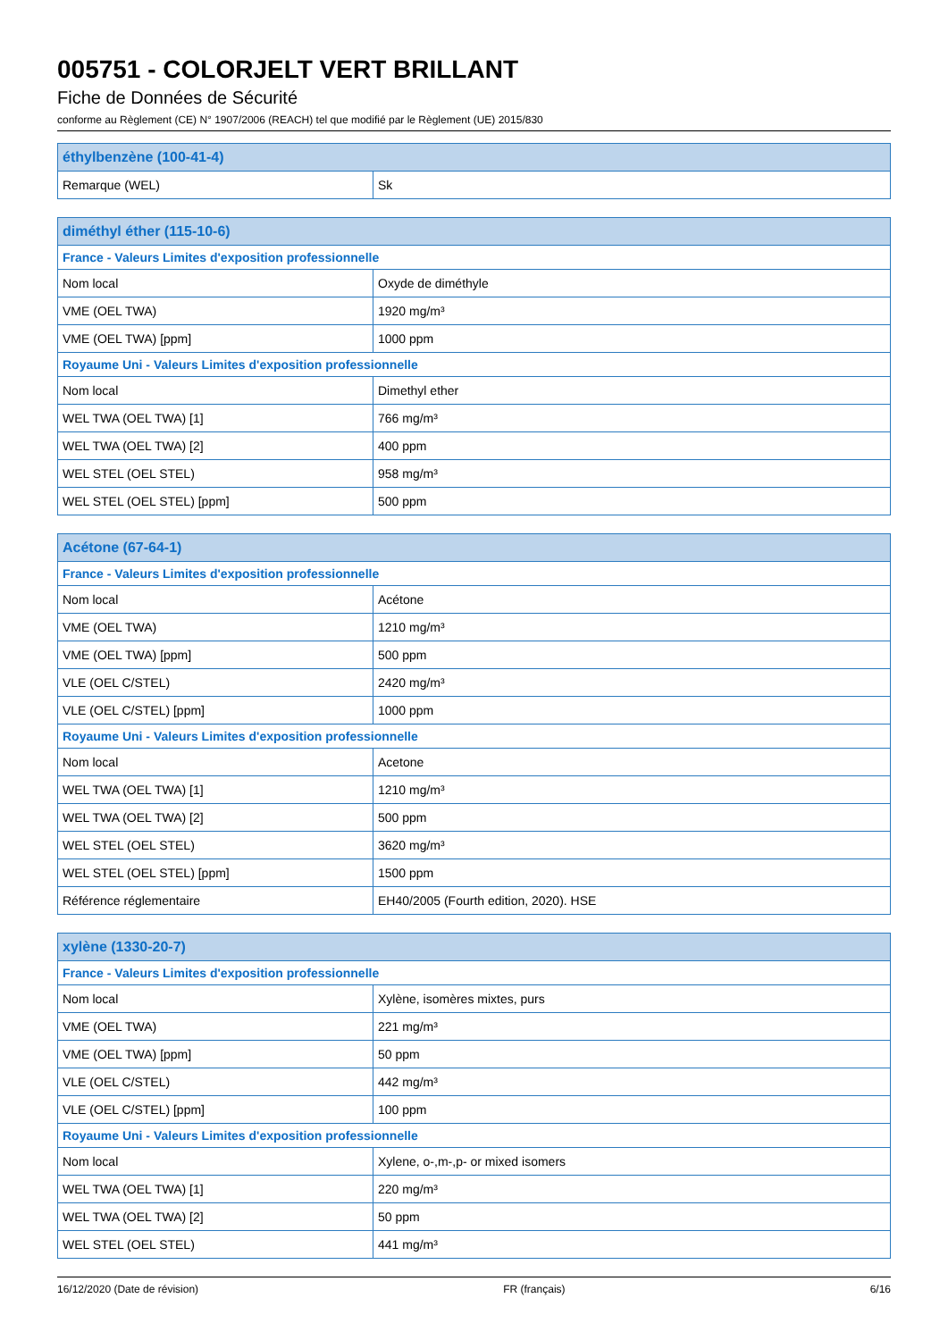005751 - COLORJELT VERT BRILLANT
Fiche de Données de Sécurité
conforme au Règlement (CE) N° 1907/2006 (REACH) tel que modifié par le Règlement (UE) 2015/830
| éthylbenzène (100-41-4) | |
| --- | --- |
| Remarque (WEL) | Sk |
| diméthyl éther (115-10-6) | |
| --- | --- |
| France - Valeurs Limites d'exposition professionnelle | |
| Nom local | Oxyde de diméthyle |
| VME (OEL TWA) | 1920 mg/m³ |
| VME (OEL TWA) [ppm] | 1000 ppm |
| Royaume Uni - Valeurs Limites d'exposition professionnelle | |
| Nom local | Dimethyl ether |
| WEL TWA (OEL TWA) [1] | 766 mg/m³ |
| WEL TWA (OEL TWA) [2] | 400 ppm |
| WEL STEL (OEL STEL) | 958 mg/m³ |
| WEL STEL (OEL STEL) [ppm] | 500 ppm |
| Acétone (67-64-1) | |
| --- | --- |
| France - Valeurs Limites d'exposition professionnelle | |
| Nom local | Acétone |
| VME (OEL TWA) | 1210 mg/m³ |
| VME (OEL TWA) [ppm] | 500 ppm |
| VLE (OEL C/STEL) | 2420 mg/m³ |
| VLE (OEL C/STEL) [ppm] | 1000 ppm |
| Royaume Uni - Valeurs Limites d'exposition professionnelle | |
| Nom local | Acetone |
| WEL TWA (OEL TWA) [1] | 1210 mg/m³ |
| WEL TWA (OEL TWA) [2] | 500 ppm |
| WEL STEL (OEL STEL) | 3620 mg/m³ |
| WEL STEL (OEL STEL) [ppm] | 1500 ppm |
| Référence réglementaire | EH40/2005 (Fourth edition, 2020). HSE |
| xylène (1330-20-7) | |
| --- | --- |
| France - Valeurs Limites d'exposition professionnelle | |
| Nom local | Xylène, isomères mixtes, purs |
| VME (OEL TWA) | 221 mg/m³ |
| VME (OEL TWA) [ppm] | 50 ppm |
| VLE (OEL C/STEL) | 442 mg/m³ |
| VLE (OEL C/STEL) [ppm] | 100 ppm |
| Royaume Uni - Valeurs Limites d'exposition professionnelle | |
| Nom local | Xylene, o-,m-,p- or mixed isomers |
| WEL TWA (OEL TWA) [1] | 220 mg/m³ |
| WEL TWA (OEL TWA) [2] | 50 ppm |
| WEL STEL (OEL STEL) | 441 mg/m³ |
16/12/2020 (Date de révision) FR (français) 6/16